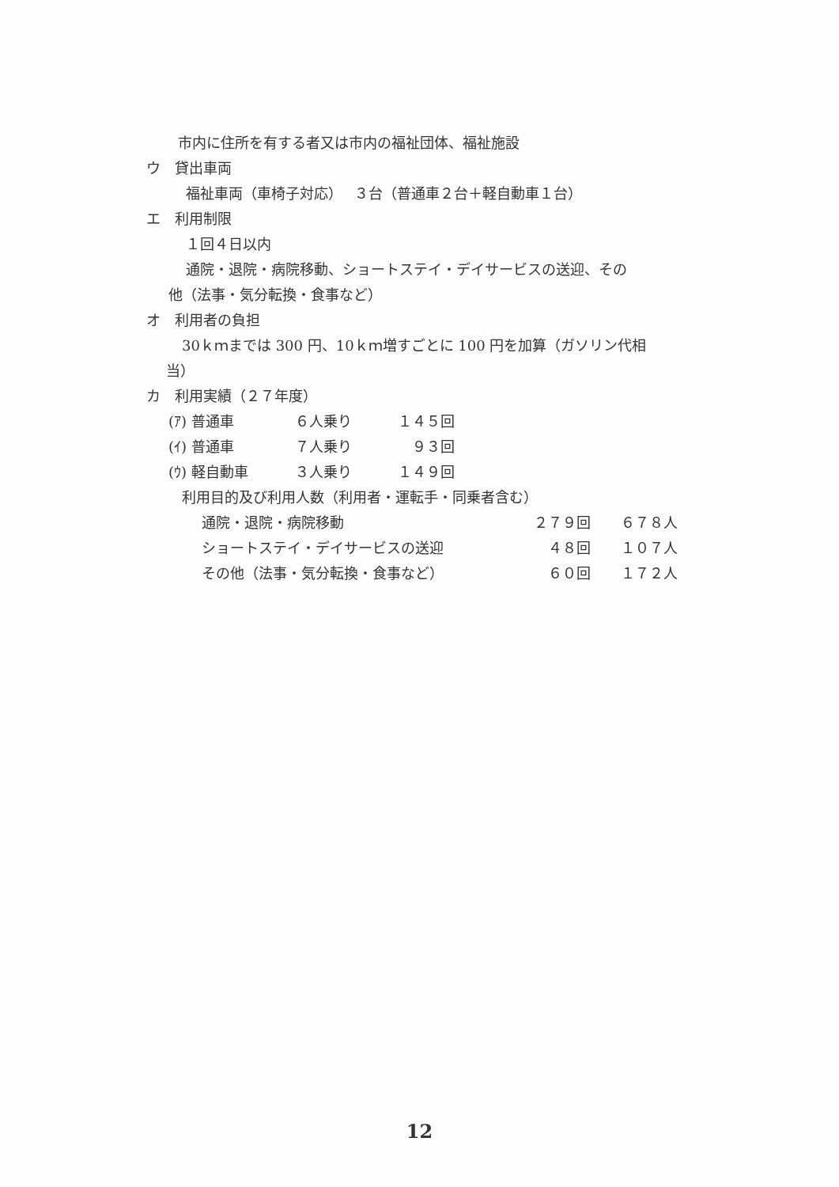市内に住所を有する者又は市内の福祉団体、福祉施設
ウ　貸出車両
福祉車両（車椅子対応）　 ３台（普通車２台＋軽自動車１台）
エ　利用制限
１回４日以内
通院・退院・病院移動、ショートステイ・デイサービスの送迎、その
他（法事・気分転換・食事など）
オ　利用者の負担
30ｋｍまでは 300 円、10ｋｍ増すごとに 100 円を加算（ガソリン代相
当）
カ　利用実績（２７年度）
(ｱ) 普通車 ６人乗り １４５回
(ｲ) 普通車 ７人乗り　９３回
(ｳ) 軽自動車 ３人乗り １４９回
利用目的及び利用人数（利用者・運転手・同乗者含む）
通院・退院・病院移動 ２７９回 ６７８人
ショートステイ・デイサービスの送迎　４８回 １０７人
その他（法事・気分転換・食事など）　６０回 １７２人
12